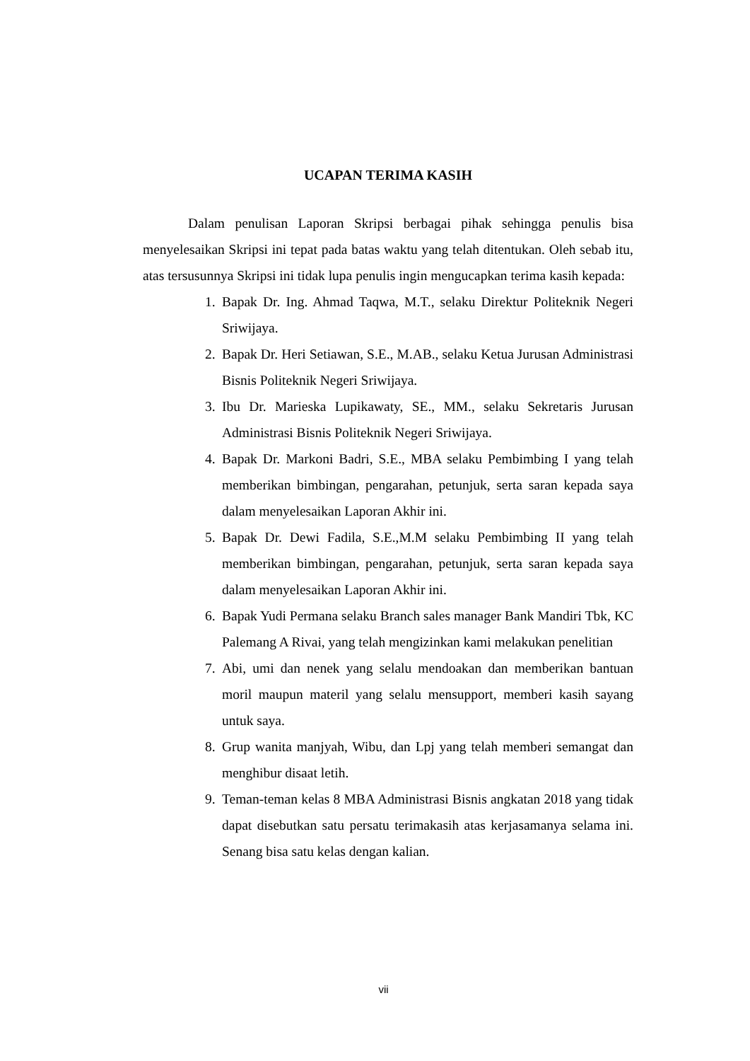UCAPAN TERIMA KASIH
Dalam penulisan Laporan Skripsi berbagai pihak sehingga penulis bisa menyelesaikan Skripsi ini tepat pada batas waktu yang telah ditentukan. Oleh sebab itu, atas tersusunnya Skripsi ini tidak lupa penulis ingin mengucapkan terima kasih kepada:
1. Bapak Dr. Ing. Ahmad Taqwa, M.T., selaku Direktur Politeknik Negeri Sriwijaya.
2. Bapak Dr. Heri Setiawan, S.E., M.AB., selaku Ketua Jurusan Administrasi Bisnis Politeknik Negeri Sriwijaya.
3. Ibu Dr. Marieska Lupikawaty, SE., MM., selaku Sekretaris Jurusan Administrasi Bisnis Politeknik Negeri Sriwijaya.
4. Bapak Dr. Markoni Badri, S.E., MBA selaku Pembimbing I yang telah memberikan bimbingan, pengarahan, petunjuk, serta saran kepada saya dalam menyelesaikan Laporan Akhir ini.
5. Bapak Dr. Dewi Fadila, S.E.,M.M selaku Pembimbing II yang telah memberikan bimbingan, pengarahan, petunjuk, serta saran kepada saya dalam menyelesaikan Laporan Akhir ini.
6. Bapak Yudi Permana selaku Branch sales manager Bank Mandiri Tbk, KC Palemang A Rivai, yang telah mengizinkan kami melakukan penelitian
7. Abi, umi dan nenek yang selalu mendoakan dan memberikan bantuan moril maupun materil yang selalu mensupport, memberi kasih sayang untuk saya.
8. Grup wanita manjyah, Wibu, dan Lpj yang telah memberi semangat dan menghibur disaat letih.
9. Teman-teman kelas 8 MBA Administrasi Bisnis angkatan 2018 yang tidak dapat disebutkan satu persatu terimakasih atas kerjasamanya selama ini. Senang bisa satu kelas dengan kalian.
vii